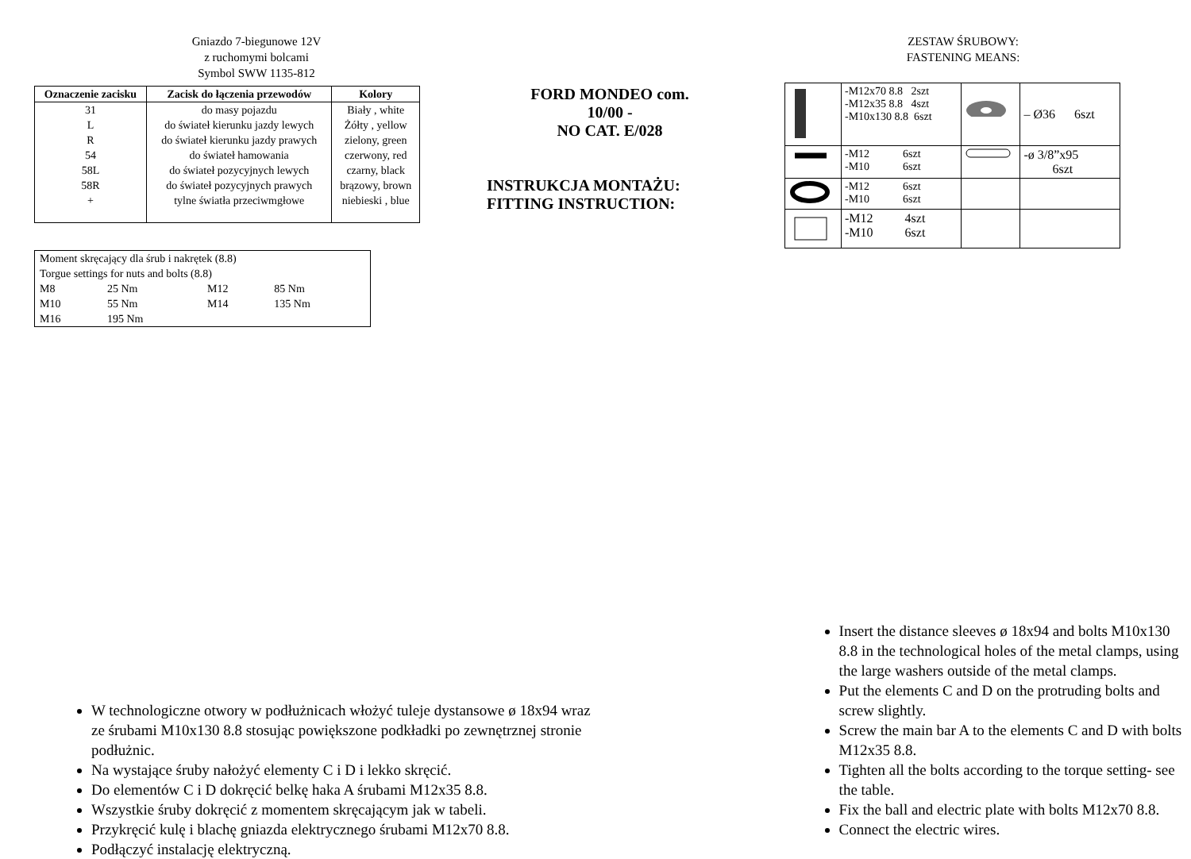Gniazdo 7-biegunowe 12V
z ruchomymi bolcami
Symbol SWW 1135-812
| Oznaczenie zacisku | Zacisk do łączenia przewodów | Kolory |
| --- | --- | --- |
| 31 | do masy pojazdu | Biały , white |
| L | do świateł kierunku jazdy lewych | Żółty , yellow |
| R | do świateł kierunku jazdy prawych | zielony, green |
| 54 | do świateł hamowania | czerwony, red |
| 58L | do świateł pozycyjnych lewych | czarny, black |
| 58R | do świateł pozycyjnych prawych | brązowy, brown |
| + | tylne światła przeciwmgłowe | niebieski , blue |
| Moment skręcający dla śrub i nakrętek (8.8) | | | |
| Torgue settings for nuts and bolts (8.8) | | | |
| M8 | 25 Nm | M12 | 85 Nm |
| M10 | 55 Nm | M14 | 135 Nm |
| M16 | 195 Nm | | |
FORD MONDEO com.
10/00 -
NO CAT. E/028
INSTRUKCJA MONTAŻU:
FITTING INSTRUCTION:
ZESTAW ŚRUBOWY:
FASTENING MEANS:
| | -M12x70 8.8 2szt -M12x35 8.8 4szt -M10x130 8.8 6szt | | – Ø36 6szt |
| | -M12 6szt -M10 6szt | | -ø 3/8”x95 6szt |
| | -M12 6szt -M10 6szt | | |
| | -M12 4szt -M10 6szt | | |
W technologiczne otwory w podłużnicach włożyć tuleje dystansowe ø 18x94 wraz ze śrubami M10x130 8.8 stosując powiększone podkładki po zewnętrznej stronie podłużnic.
Na wystające śruby nałożyć elementy C i D i lekko skręcić.
Do elementów C i D dokręcić belkę haka A śrubami M12x35 8.8.
Wszystkie śruby dokręcić z momentem skręcającym jak w tabeli.
Przykręcić kulę i blachę gniazda elektrycznego śrubami M12x70 8.8.
Podłączyć instalację elektryczną.
Insert the distance sleeves ø 18x94 and bolts M10x130 8.8 in the technological holes of the metal clamps, using the large washers outside of the metal clamps.
Put the elements C and D on the protruding bolts and screw slightly.
Screw the main bar A to the elements C and D with bolts M12x35 8.8.
Tighten all the bolts according to the torque setting- see the table.
Fix the ball and electric plate with bolts M12x70 8.8.
Connect the electric wires.